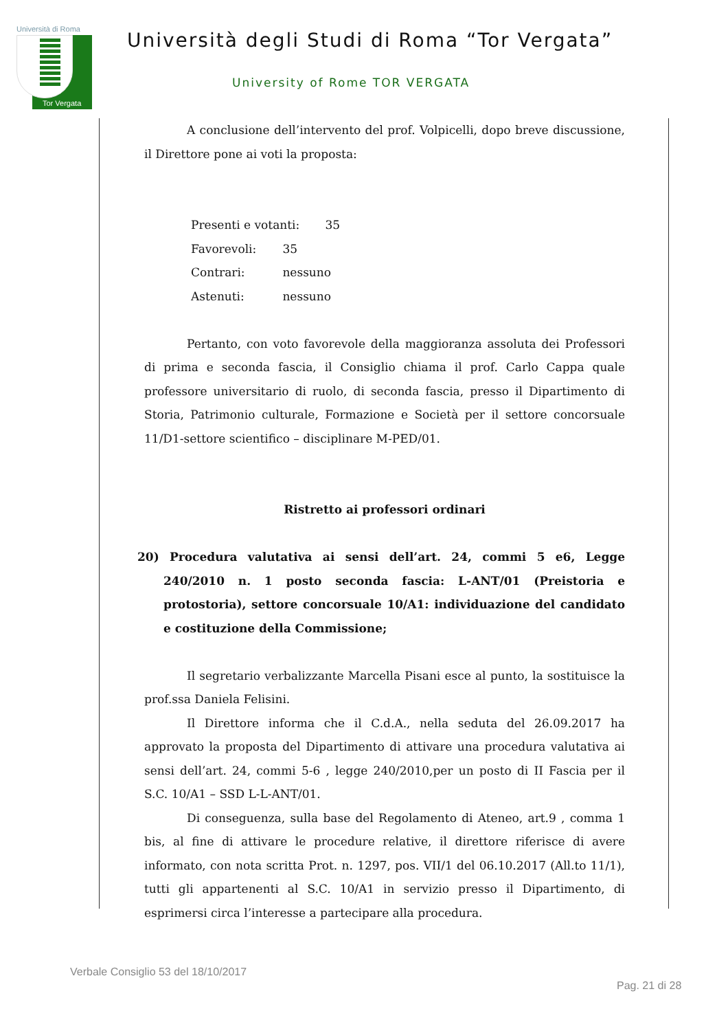Università di Roma
Tor Vergata
Università degli Studi di Roma “Tor Vergata”
University of Rome TOR VERGATA
A conclusione dell’intervento del prof. Volpicelli, dopo breve discussione, il Direttore pone ai voti la proposta:
Presenti e votanti: 35
Favorevoli: 35
Contrari: nessuno
Astenuti: nessuno
Pertanto, con voto favorevole della maggioranza assoluta dei Professori di prima e seconda fascia, il Consiglio chiama il prof. Carlo Cappa quale professore universitario di ruolo, di seconda fascia, presso il Dipartimento di Storia, Patrimonio culturale, Formazione e Società per il settore concorsuale 11/D1-settore scientifico – disciplinare M-PED/01.
Ristretto ai professori ordinari
20) Procedura valutativa ai sensi dell’art. 24, commi 5 e6, Legge 240/2010 n. 1 posto seconda fascia: L-ANT/01 (Preistoria e protostoria), settore concorsuale 10/A1: individuazione del candidato e costituzione della Commissione;
Il segretario verbalizzante Marcella Pisani esce al punto, la sostituisce la prof.ssa Daniela Felisini.
Il Direttore informa che il C.d.A., nella seduta del 26.09.2017 ha approvato la proposta del Dipartimento di attivare una procedura valutativa ai sensi dell’art. 24, commi 5-6 , legge 240/2010,per un posto di II Fascia per il S.C. 10/A1 – SSD L-L-ANT/01.
Di conseguenza, sulla base del Regolamento di Ateneo, art.9 , comma 1 bis, al fine di attivare le procedure relative, il direttore riferisce di avere informato, con nota scritta Prot. n. 1297, pos. VII/1 del 06.10.2017 (All.to 11/1), tutti gli appartenenti al S.C. 10/A1 in servizio presso il Dipartimento, di esprimersi circa l’interesse a partecipare alla procedura.
Verbale Consiglio 53 del 18/10/2017
Pag. 21 di 28